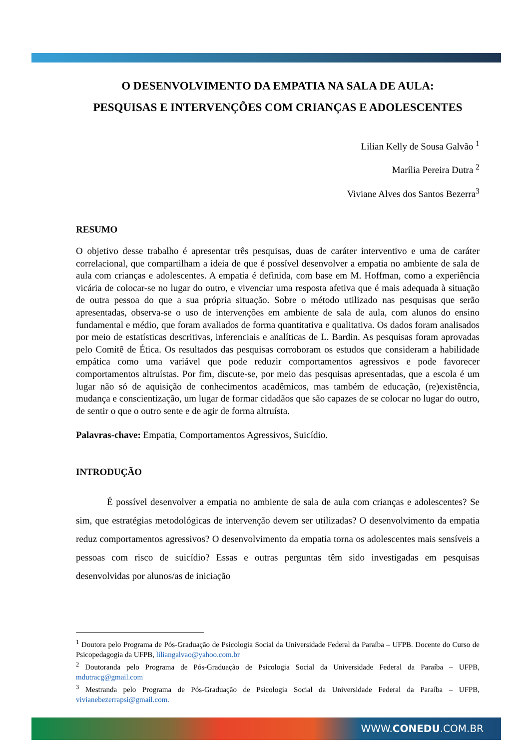O DESENVOLVIMENTO DA EMPATIA NA SALA DE AULA:
PESQUISAS E INTERVENÇÕES COM CRIANÇAS E ADOLESCENTES
Lilian Kelly de Sousa Galvão <sup>1</sup>
Marília Pereira Dutra <sup>2</sup>
Viviane Alves dos Santos Bezerra<sup>3</sup>
RESUMO
O objetivo desse trabalho é apresentar três pesquisas, duas de caráter interventivo e uma de caráter correlacional, que compartilham a ideia de que é possível desenvolver a empatia no ambiente de sala de aula com crianças e adolescentes. A empatia é definida, com base em M. Hoffman, como a experiência vicária de colocar-se no lugar do outro, e vivenciar uma resposta afetiva que é mais adequada à situação de outra pessoa do que a sua própria situação. Sobre o método utilizado nas pesquisas que serão apresentadas, observa-se o uso de intervenções em ambiente de sala de aula, com alunos do ensino fundamental e médio, que foram avaliados de forma quantitativa e qualitativa. Os dados foram analisados por meio de estatísticas descritivas, inferenciais e analíticas de L. Bardin. As pesquisas foram aprovadas pelo Comitê de Ética. Os resultados das pesquisas corroboram os estudos que consideram a habilidade empática como uma variável que pode reduzir comportamentos agressivos e pode favorecer comportamentos altruístas. Por fim, discute-se, por meio das pesquisas apresentadas, que a escola é um lugar não só de aquisição de conhecimentos acadêmicos, mas também de educação, (re)existência, mudança e conscientização, um lugar de formar cidadãos que são capazes de se colocar no lugar do outro, de sentir o que o outro sente e de agir de forma altruísta.
Palavras-chave: Empatia, Comportamentos Agressivos, Suicídio.
INTRODUÇÃO
É possível desenvolver a empatia no ambiente de sala de aula com crianças e adolescentes? Se sim, que estratégias metodológicas de intervenção devem ser utilizadas? O desenvolvimento da empatia reduz comportamentos agressivos? O desenvolvimento da empatia torna os adolescentes mais sensíveis a pessoas com risco de suicídio? Essas e outras perguntas têm sido investigadas em pesquisas desenvolvidas por alunos/as de iniciação
<sup>1</sup> Doutora pelo Programa de Pós-Graduação de Psicologia Social da Universidade Federal da Paraíba – UFPB. Docente do Curso de Psicopedagogia da UFPB, liliangalvao@yahoo.com.br
<sup>2</sup> Doutoranda pelo Programa de Pós-Graduação de Psicologia Social da Universidade Federal da Paraíba – UFPB, mdutracg@gmail.com
<sup>3</sup> Mestranda pelo Programa de Pós-Graduação de Psicologia Social da Universidade Federal da Paraíba – UFPB, vivianebezerrapsi@gmail.com.
WWW.CONEDU.COM.BR